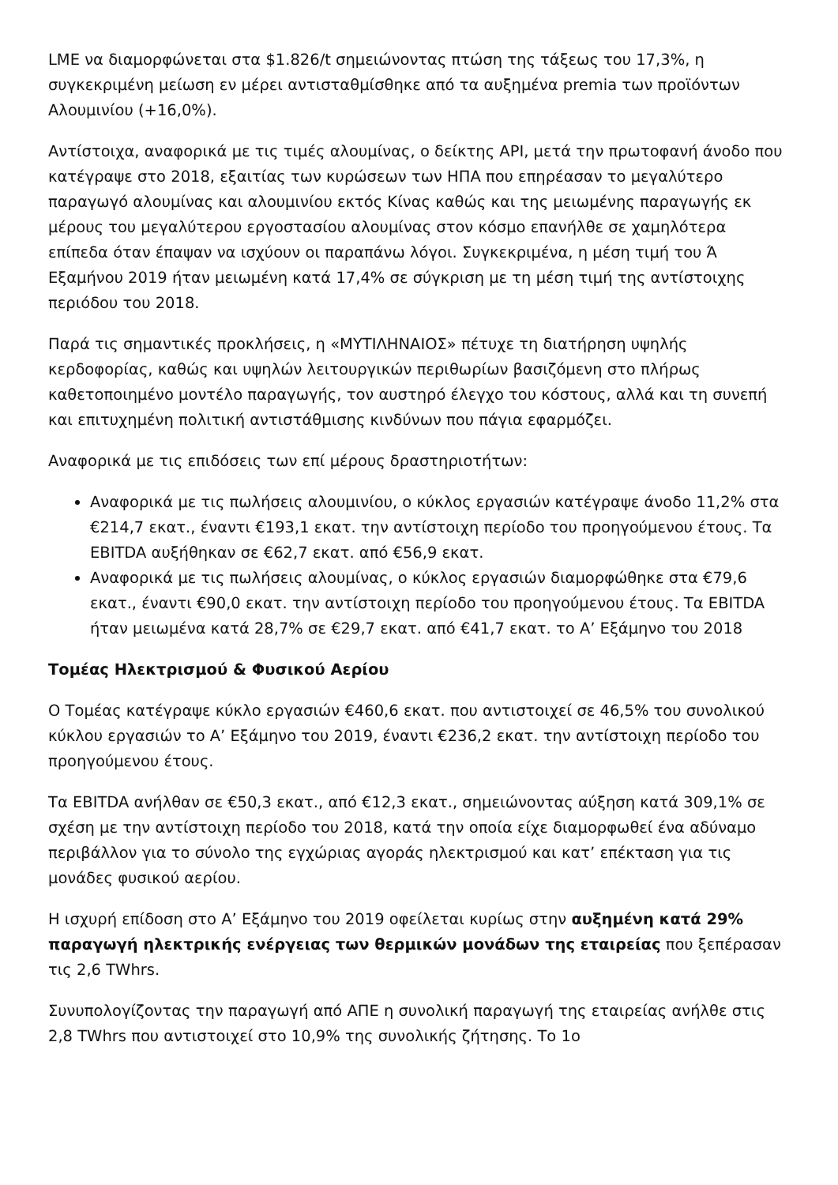LME να διαμορφώνεται στα $1.826/t σημειώνοντας πτώση της τάξεως του 17,3%, η συγκεκριμένη μείωση εν μέρει αντισταθμίσθηκε από τα αυξημένα premia των προϊόντων Αλουμινίου (+16,0%).
Αντίστοιχα, αναφορικά με τις τιμές αλουμίνας, ο δείκτης API, μετά την πρωτοφανή άνοδο που κατέγραψε στο 2018, εξαιτίας των κυρώσεων των ΗΠΑ που επηρέασαν το μεγαλύτερο παραγωγό αλουμίνας και αλουμινίου εκτός Κίνας καθώς και της μειωμένης παραγωγής εκ μέρους του μεγαλύτερου εργοστασίου αλουμίνας στον κόσμο επανήλθε σε χαμηλότερα επίπεδα όταν έπαψαν να ισχύουν οι παραπάνω λόγοι. Συγκεκριμένα, η μέση τιμή του Ά Εξαμήνου 2019 ήταν μειωμένη κατά 17,4% σε σύγκριση με τη μέση τιμή της αντίστοιχης περιόδου του 2018.
Παρά τις σημαντικές προκλήσεις, η «ΜΥΤΙΛΗΝΑΙΟΣ» πέτυχε τη διατήρηση υψηλής κερδοφορίας, καθώς και υψηλών λειτουργικών περιθωρίων βασιζόμενη στο πλήρως καθετοποιημένο μοντέλο παραγωγής, τον αυστηρό έλεγχο του κόστους, αλλά και τη συνεπή και επιτυχημένη πολιτική αντιστάθμισης κινδύνων που πάγια εφαρμόζει.
Αναφορικά με τις επιδόσεις των επί μέρους δραστηριοτήτων:
Αναφορικά με τις πωλήσεις αλουμινίου, ο κύκλος εργασιών κατέγραψε άνοδο 11,2% στα €214,7 εκατ., έναντι €193,1 εκατ. την αντίστοιχη περίοδο του προηγούμενου έτους. Τα EBITDA αυξήθηκαν σε €62,7 εκατ. από €56,9 εκατ.
Αναφορικά με τις πωλήσεις αλουμίνας, ο κύκλος εργασιών διαμορφώθηκε στα €79,6 εκατ., έναντι €90,0 εκατ. την αντίστοιχη περίοδο του προηγούμενου έτους. Τα EBITDA ήταν μειωμένα κατά 28,7% σε €29,7 εκατ. από €41,7 εκατ. το Α’ Εξάμηνο του 2018
Τομέας Ηλεκτρισμού & Φυσικού Αερίου
Ο Τομέας κατέγραψε κύκλο εργασιών €460,6 εκατ. που αντιστοιχεί σε 46,5% του συνολικού κύκλου εργασιών το Α’ Εξάμηνο του 2019, έναντι €236,2 εκατ. την αντίστοιχη περίοδο του προηγούμενου έτους.
Τα EBITDA ανήλθαν σε €50,3 εκατ., από €12,3 εκατ., σημειώνοντας αύξηση κατά 309,1% σε σχέση με την αντίστοιχη περίοδο του 2018, κατά την οποία είχε διαμορφωθεί ένα αδύναμο περιβάλλον για το σύνολο της εγχώριας αγοράς ηλεκτρισμού και κατ’ επέκταση για τις μονάδες φυσικού αερίου.
Η ισχυρή επίδοση στο Α’ Εξάμηνο του 2019 οφείλεται κυρίως στην αυξημένη κατά 29% παραγωγή ηλεκτρικής ενέργειας των θερμικών μονάδων της εταιρείας που ξεπέρασαν τις 2,6 TWhrs.
Συνυπολογίζοντας την παραγωγή από ΑΠΕ η συνολική παραγωγή της εταιρείας ανήλθε στις 2,8 TWhrs που αντιστοιχεί στο 10,9% της συνολικής ζήτησης. Το 1ο